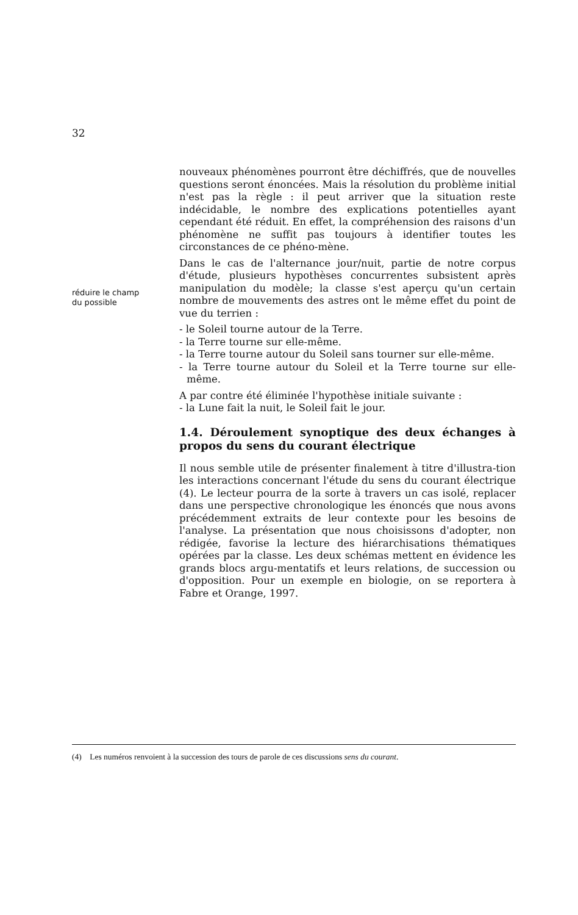32
réduire le champ
du possible
nouveaux phénomènes pourront être déchiffrés, que de nouvelles questions seront énoncées. Mais la résolution du problème initial n'est pas la règle : il peut arriver que la situation reste indécidable, le nombre des explications potentielles ayant cependant été réduit. En effet, la compréhension des raisons d'un phénomène ne suffit pas toujours à identifier toutes les circonstances de ce phéno-mène.
Dans le cas de l'alternance jour/nuit, partie de notre corpus d'étude, plusieurs hypothèses concurrentes subsistent après manipulation du modèle; la classe s'est aperçu qu'un certain nombre de mouvements des astres ont le même effet du point de vue du terrien :
- le Soleil tourne autour de la Terre.
- la Terre tourne sur elle-même.
- la Terre tourne autour du Soleil sans tourner sur elle-même.
- la Terre tourne autour du Soleil et la Terre tourne sur elle-même.
A par contre été éliminée l'hypothèse initiale suivante :
- la Lune fait la nuit, le Soleil fait le jour.
1.4. Déroulement synoptique des deux échanges à propos du sens du courant électrique
Il nous semble utile de présenter finalement à titre d'illustra-tion les interactions concernant l'étude du sens du courant électrique (4). Le lecteur pourra de la sorte à travers un cas isolé, replacer dans une perspective chronologique les énoncés que nous avons précédemment extraits de leur contexte pour les besoins de l'analyse. La présentation que nous choisissons d'adopter, non rédigée, favorise la lecture des hiérarchisations thématiques opérées par la classe. Les deux schémas mettent en évidence les grands blocs argu-mentatifs et leurs relations, de succession ou d'opposition. Pour un exemple en biologie, on se reportera à Fabre et Orange, 1997.
(4) Les numéros renvoient à la succession des tours de parole de ces discussions sens du courant.